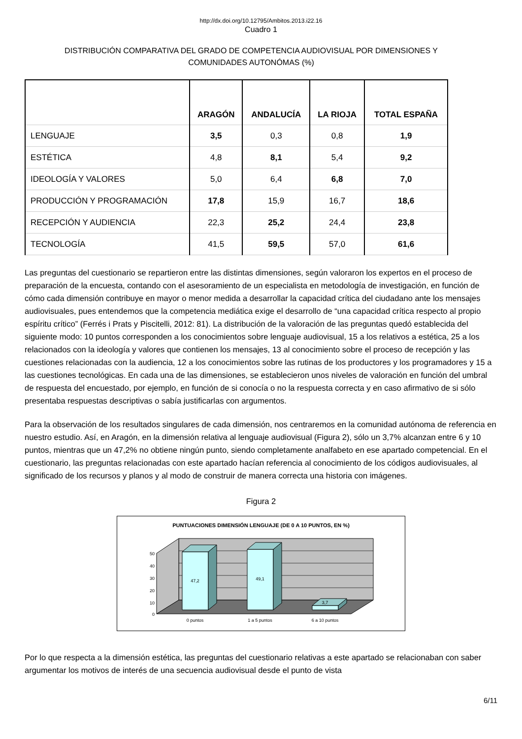http://dx.doi.org/10.12795/Ambitos.2013.i22.16
Cuadro 1
DISTRIBUCIÓN COMPARATIVA DEL GRADO DE COMPETENCIA AUDIOVISUAL POR DIMENSIONES Y COMUNIDADES AUTONÓMAS (%)
| | ARAGÓN | ANDALUCÍA | LA RIOJA | TOTAL ESPAÑA |
| --- | --- | --- | --- | --- |
| LENGUAJE | 3,5 | 0,3 | 0,8 | 1,9 |
| ESTÉTICA | 4,8 | 8,1 | 5,4 | 9,2 |
| IDEOLOGÍA Y VALORES | 5,0 | 6,4 | 6,8 | 7,0 |
| PRODUCCIÓN Y PROGRAMACIÓN | 17,8 | 15,9 | 16,7 | 18,6 |
| RECEPCIÓN Y AUDIENCIA | 22,3 | 25,2 | 24,4 | 23,8 |
| TECNOLOGÍA | 41,5 | 59,5 | 57,0 | 61,6 |
Las preguntas del cuestionario se repartieron entre las distintas dimensiones, según valoraron los expertos en el proceso de preparación de la encuesta, contando con el asesoramiento de un especialista en metodología de investigación, en función de cómo cada dimensión contribuye en mayor o menor medida a desarrollar la capacidad crítica del ciudadano ante los mensajes audiovisuales, pues entendemos que la competencia mediática exige el desarrollo de “una capacidad crítica respecto al propio espíritu crítico” (Ferrés i Prats y Piscitelli, 2012: 81). La distribución de la valoración de las preguntas quedó establecida del siguiente modo: 10 puntos corresponden a los conocimientos sobre lenguaje audiovisual, 15 a los relativos a estética, 25 a los relacionados con la ideología y valores que contienen los mensajes, 13 al conocimiento sobre el proceso de recepción y las cuestiones relacionadas con la audiencia, 12 a los conocimientos sobre las rutinas de los productores y los programadores y 15 a las cuestiones tecnológicas. En cada una de las dimensiones, se establecieron unos niveles de valoración en función del umbral de respuesta del encuestado, por ejemplo, en función de si conocía o no la respuesta correcta y en caso afirmativo de si sólo presentaba respuestas descriptivas o sabía justificarlas con argumentos.
Para la observación de los resultados singulares de cada dimensión, nos centraremos en la comunidad autónoma de referencia en nuestro estudio. Así, en Aragón, en la dimensión relativa al lenguaje audiovisual (Figura 2), sólo un 3,7% alcanzan entre 6 y 10 puntos, mientras que un 47,2% no obtiene ningún punto, siendo completamente analfabeto en ese apartado competencial. En el cuestionario, las preguntas relacionadas con este apartado hacían referencia al conocimiento de los códigos audiovisuales, al significado de los recursos y planos y al modo de construir de manera correcta una historia con imágenes.
Figura 2
PUNTUACIONES DIMENSIÓN LENGUAJE (DE 0 A 10 PUNTOS, EN %)
50
40
30
20
10
0
47,2
49,1
3,7
0 puntos
1 a 5 puntos
6 a 10 puntos
Por lo que respecta a la dimensión estética, las preguntas del cuestionario relativas a este apartado se relacionaban con saber argumentar los motivos de interés de una secuencia audiovisual desde el punto de vista
6/11